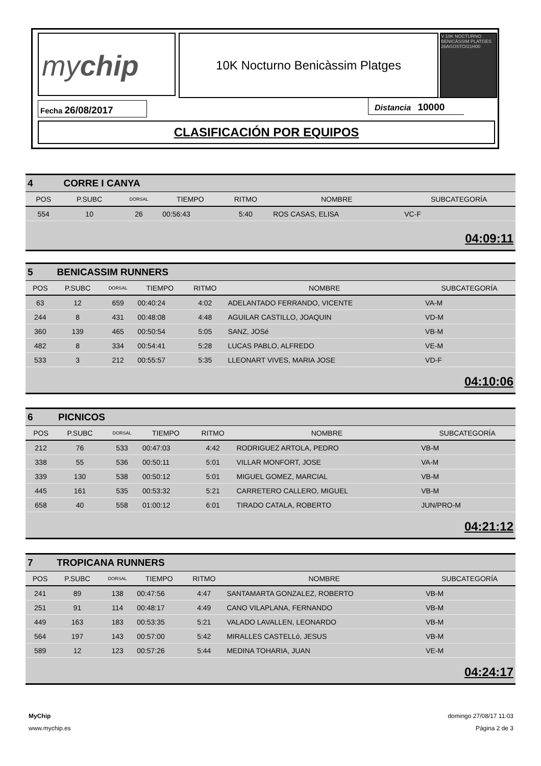mychip 10K Nocturno Benicàssim Platges
V 10K NOCTURNO BENICÀSSIM PLATGES 26AGOSTO/21H00
Fecha 26/08/2017 Distancia 10000
CLASIFICACIÓN POR EQUIPOS
| 4 | CORRE I CANYA | | | | | |
| POS | P.SUBC | DORSAL | TIEMPO | RITMO | NOMBRE | SUBCATEGORÍA |
| 554 | 10 | 26 | 00:56:43 | 5:40 | ROS CASAS, ELISA | VC-F |
04:09:11
| 5 | BENICASSIM RUNNERS | | | | | |
| POS | P.SUBC | DORSAL | TIEMPO | RITMO | NOMBRE | SUBCATEGORÍA |
| 63 | 12 | 659 | 00:40:24 | 4:02 | ADELANTADO FERRANDO, VICENTE | VA-M |
| 244 | 8 | 431 | 00:48:08 | 4:48 | AGUILAR CASTILLO, JOAQUIN | VD-M |
| 360 | 139 | 465 | 00:50:54 | 5:05 | SANZ, JOSé | VB-M |
| 482 | 8 | 334 | 00:54:41 | 5:28 | LUCAS PABLO, ALFREDO | VE-M |
| 533 | 3 | 212 | 00:55:57 | 5:35 | LLEONART VIVES, MARIA JOSE | VD-F |
04:10:06
| 6 | PICNICOS | | | | | |
| POS | P.SUBC | DORSAL | TIEMPO | RITMO | NOMBRE | SUBCATEGORÍA |
| 212 | 76 | 533 | 00:47:03 | 4:42 | RODRIGUEZ ARTOLA, PEDRO | VB-M |
| 338 | 55 | 536 | 00:50:11 | 5:01 | VILLAR MONFORT, JOSE | VA-M |
| 339 | 130 | 538 | 00:50:12 | 5:01 | MIGUEL GOMEZ, MARCIAL | VB-M |
| 445 | 161 | 535 | 00:53:32 | 5:21 | CARRETERO CALLERO, MIGUEL | VB-M |
| 658 | 40 | 558 | 01:00:12 | 6:01 | TIRADO CATALA, ROBERTO | JUN/PRO-M |
04:21:12
| 7 | TROPICANA RUNNERS | | | | | |
| POS | P.SUBC | DORSAL | TIEMPO | RITMO | NOMBRE | SUBCATEGORÍA |
| 241 | 89 | 138 | 00:47:56 | 4:47 | SANTAMARTA GONZALEZ, ROBERTO | VB-M |
| 251 | 91 | 114 | 00:48:17 | 4:49 | CANO VILAPLANA, FERNANDO | VB-M |
| 449 | 163 | 183 | 00:53:35 | 5:21 | VALADO LAVALLEN, LEONARDO | VB-M |
| 564 | 197 | 143 | 00:57:00 | 5:42 | MIRALLES CASTELLó, JESUS | VB-M |
| 589 | 12 | 123 | 00:57:26 | 5:44 | MEDINA TOHARIA, JUAN | VE-M |
04:24:17
MyChip
www.mychip.es
domingo 27/08/17 11:03
Página 2 de 3